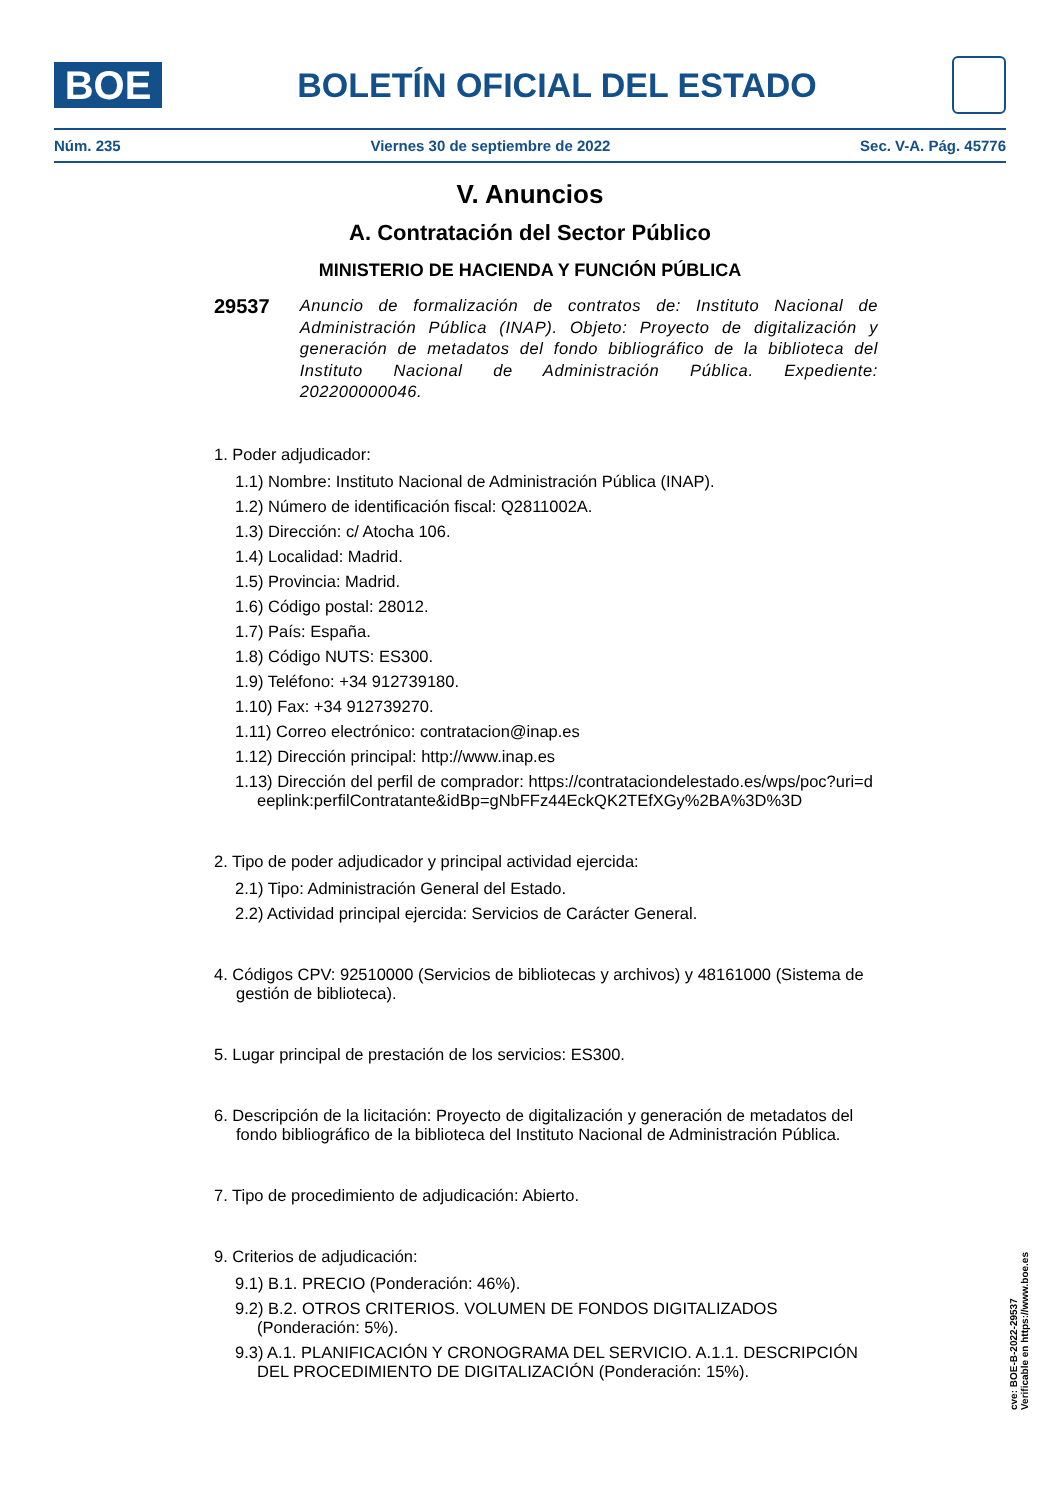BOE
BOLETÍN OFICIAL DEL ESTADO
Núm. 235 Viernes 30 de septiembre de 2022 Sec. V-A. Pág. 45776
V. Anuncios
A. Contratación del Sector Público
MINISTERIO DE HACIENDA Y FUNCIÓN PÚBLICA
29537
Anuncio de formalización de contratos de: Instituto Nacional de Administración Pública (INAP). Objeto: Proyecto de digitalización y generación de metadatos del fondo bibliográfico de la biblioteca del Instituto Nacional de Administración Pública. Expediente: 202200000046.
1. Poder adjudicador:
1.1) Nombre: Instituto Nacional de Administración Pública (INAP).
1.2) Número de identificación fiscal: Q2811002A.
1.3) Dirección: c/ Atocha 106.
1.4) Localidad: Madrid.
1.5) Provincia: Madrid.
1.6) Código postal: 28012.
1.7) País: España.
1.8) Código NUTS: ES300.
1.9) Teléfono: +34 912739180.
1.10) Fax: +34 912739270.
1.11) Correo electrónico: contratacion@inap.es
1.12) Dirección principal: http://www.inap.es
1.13) Dirección del perfil de comprador: https://contrataciondelestado.es/wps/poc?uri=deeplink:perfilContratante&idBp=gNbFFz44EckQK2TEfXGy%2BA%3D%3D
2. Tipo de poder adjudicador y principal actividad ejercida:
2.1) Tipo: Administración General del Estado.
2.2) Actividad principal ejercida: Servicios de Carácter General.
4. Códigos CPV: 92510000 (Servicios de bibliotecas y archivos) y 48161000 (Sistema de gestión de biblioteca).
5. Lugar principal de prestación de los servicios: ES300.
6. Descripción de la licitación: Proyecto de digitalización y generación de metadatos del fondo bibliográfico de la biblioteca del Instituto Nacional de Administración Pública.
7. Tipo de procedimiento de adjudicación: Abierto.
9. Criterios de adjudicación:
9.1) B.1. PRECIO (Ponderación: 46%).
9.2) B.2. OTROS CRITERIOS. VOLUMEN DE FONDOS DIGITALIZADOS (Ponderación: 5%).
9.3) A.1. PLANIFICACIÓN Y CRONOGRAMA DEL SERVICIO. A.1.1. DESCRIPCIÓN DEL PROCEDIMIENTO DE DIGITALIZACIÓN (Ponderación: 15%).
cve: BOE-B-2022-29537
Verificable en https://www.boe.es